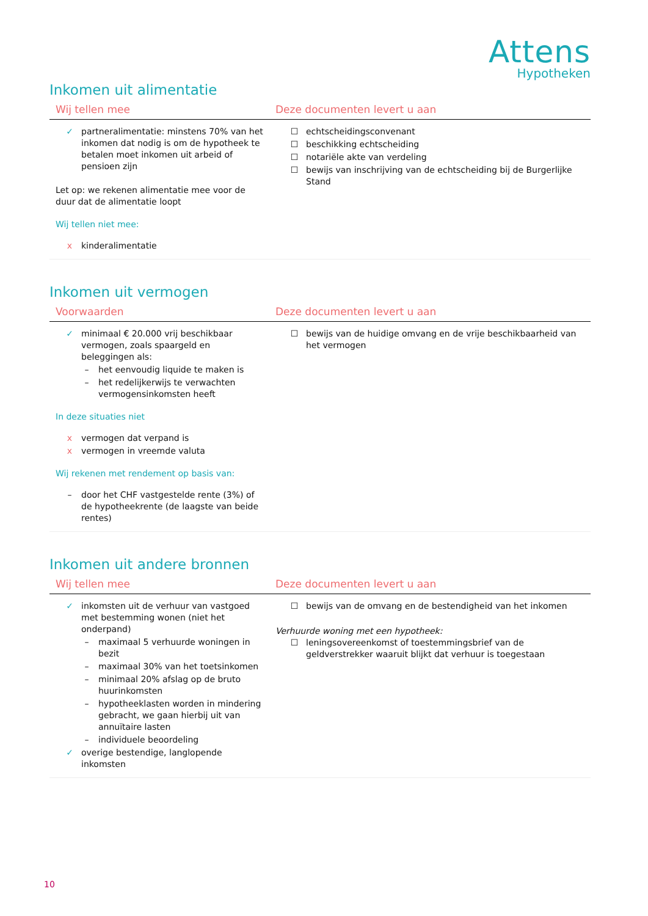Attens
Hypotheken
Inkomen uit alimentatie
| Wij tellen mee | Deze documenten levert u aan |
| --- | --- |
| ✓ partneralimentatie: minstens 70% van het inkomen dat nodig is om de hypotheek te betalen moet inkomen uit arbeid of pensioen zijn Let op: we rekenen alimentatie mee voor de duur dat de alimentatie loopt Wij tellen niet mee: x kinderalimentatie | ☐ echtscheidingsconvenant ☐ beschikking echtscheiding ☐ notariële akte van verdeling ☐ bewijs van inschrijving van de echtscheiding bij de Burgerlijke Stand |
Inkomen uit vermogen
| Voorwaarden | Deze documenten levert u aan |
| --- | --- |
| ✓ minimaal € 20.000 vrij beschikbaar vermogen, zoals spaargeld en beleggingen als: – het eenvoudig liquide te maken is – het redelijkerwijs te verwachten vermogensinkomsten heeft In deze situaties niet x vermogen dat verpand is x vermogen in vreemde valuta Wij rekenen met rendement op basis van: – door het CHF vastgestelde rente (3%) of de hypotheekrente (de laagste van beide rentes) | ☐ bewijs van de huidige omvang en de vrije beschikbaarheid van het vermogen |
Inkomen uit andere bronnen
| Wij tellen mee | Deze documenten levert u aan |
| --- | --- |
| ✓ inkomsten uit de verhuur van vastgoed met bestemming wonen (niet het onderpand) – maximaal 5 verhuurde woningen in bezit – maximaal 30% van het toetsinkomen – minimaal 20% afslag op de bruto huurinkomsten – hypotheeklasten worden in mindering gebracht, we gaan hierbij uit van annuïtaire lasten – individuele beoordeling ✓ overige bestendige, langlopende inkomsten | ☐ bewijs van de omvang en de bestendigheid van het inkomen Verhuurde woning met een hypotheek: ☐ leningsovereenkomst of toestemmingsbrief van de geldverstrekker waaruit blijkt dat verhuur is toegestaan |
10